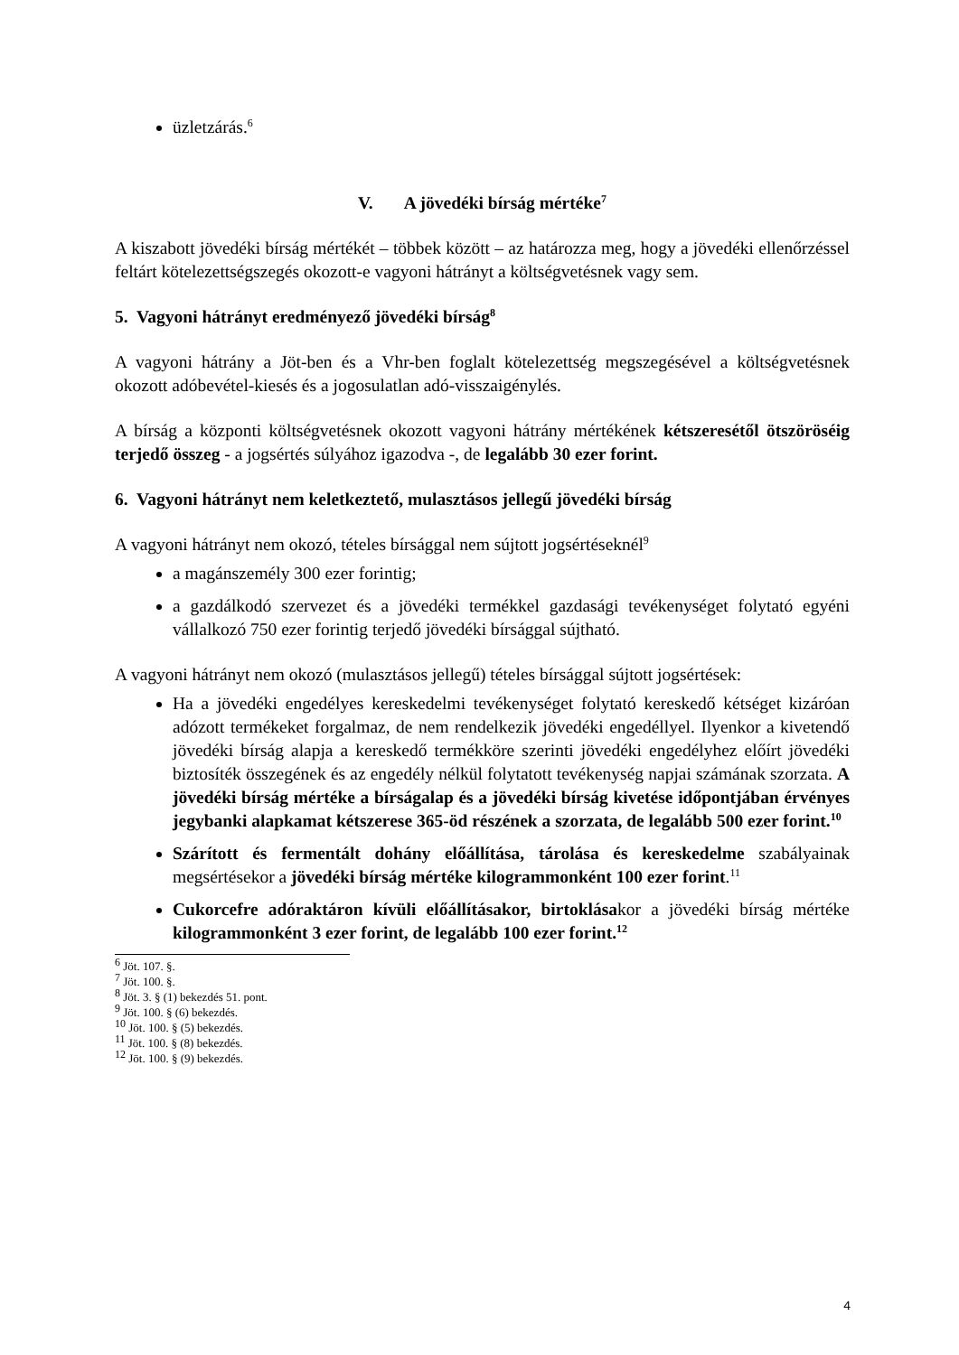üzletzárás.<sup>6</sup>
V. A jövedéki bírság mértéke<sup>7</sup>
A kiszabott jövedéki bírság mértékét – többek között – az határozza meg, hogy a jövedéki ellenőrzéssel feltárt kötelezettségszegés okozott-e vagyoni hátrányt a költségvetésnek vagy sem.
5. Vagyoni hátrányt eredményező jövedéki bírság<sup>8</sup>
A vagyoni hátrány a Jöt-ben és a Vhr-ben foglalt kötelezettség megszegésével a költségvetésnek okozott adóbevétel-kiesés és a jogosulatlan adó-visszaigénylés.
A bírság a központi költségvetésnek okozott vagyoni hátrány mértékének kétszeresétől ötszöröséig terjedő összeg - a jogsértés súlyához igazodva -, de legalább 30 ezer forint.
6. Vagyoni hátrányt nem keletkeztető, mulasztásos jellegű jövedéki bírság
A vagyoni hátrányt nem okozó, tételes bírsággal nem sújtott jogsértéseknél<sup>9</sup>
a magánszemély 300 ezer forintig;
a gazdálkodó szervezet és a jövedéki termékkel gazdasági tevékenységet folytató egyéni vállalkozó 750 ezer forintig terjedő jövedéki bírsággal sújtható.
A vagyoni hátrányt nem okozó (mulasztásos jellegű) tételes bírsággal sújtott jogsértések:
Ha a jövedéki engedélyes kereskedelmi tevékenységet folytató kereskedő kétséget kizáróan adózott termékeket forgalmaz, de nem rendelkezik jövedéki engedéllyel. Ilyenkor a kivetendő jövedéki bírság alapja a kereskedő termékköre szerinti jövedéki engedélyhez előírt jövedéki biztosíték összegének és az engedély nélkül folytatott tevékenység napjai számának szorzata. A jövedéki bírság mértéke a bírságalap és a jövedéki bírság kivetése időpontjában érvényes jegybanki alapkamat kétszerese 365-öd részének a szorzata, de legalább 500 ezer forint.<sup>10</sup>
Szárított és fermentált dohány előállítása, tárolása és kereskedelme szabályainak megsértésekor a jövedéki bírság mértéke kilogrammonként 100 ezer forint.<sup>11</sup>
Cukorcefre adóraktáron kívüli előállításakor, birtoklásakor a jövedéki bírság mértéke kilogrammonként 3 ezer forint, de legalább 100 ezer forint.<sup>12</sup>
<sup>6</sup> Jöt. 107. §.
<sup>7</sup> Jöt. 100. §.
<sup>8</sup> Jöt. 3. § (1) bekezdés 51. pont.
<sup>9</sup> Jöt. 100. § (6) bekezdés.
<sup>10</sup> Jöt. 100. § (5) bekezdés.
<sup>11</sup> Jöt. 100. § (8) bekezdés.
<sup>12</sup> Jöt. 100. § (9) bekezdés.
4